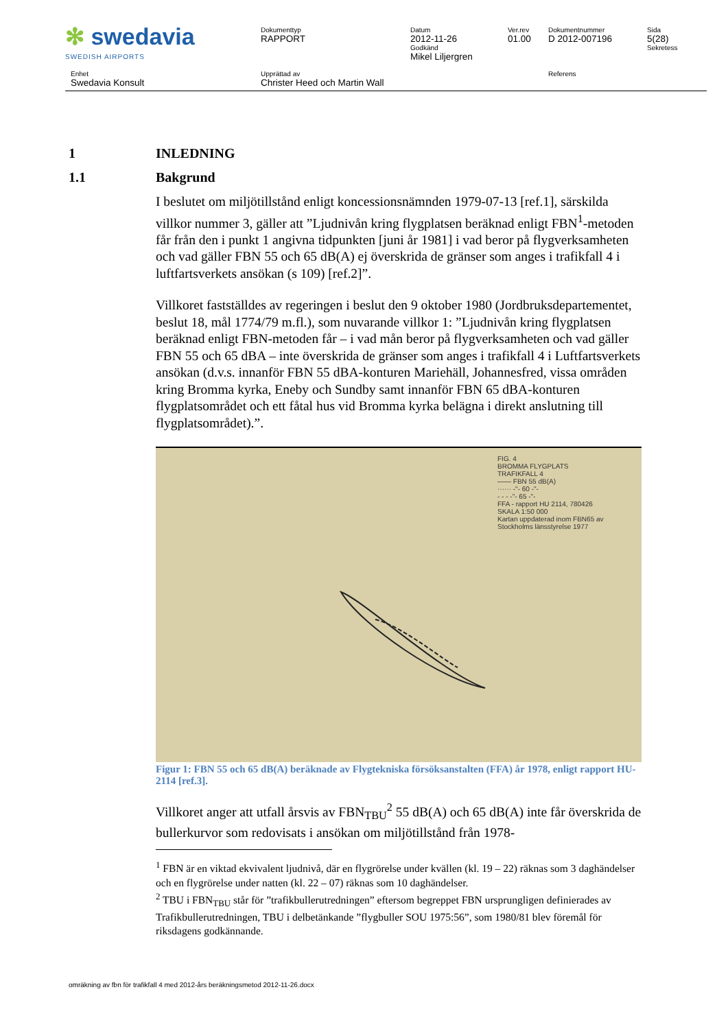| ✻ swedavia SWEDISH AIRPORTS | Dokumenttyp RAPPORT | Datum 2012-11-26 Godkänd Mikel Liljergren | Ver.rev 01.00 | Dokumentnummer D 2012-007196 | Sida 5(28) Sekretess |
| Enhet Swedavia Konsult | Upprättad av Christer Heed och Martin Wall | | | Referens | |
1 INLEDNING
1.1 Bakgrund
I beslutet om miljötillstånd enligt koncessionsnämnden 1979-07-13 [ref.1], särskilda villkor nummer 3, gäller att ”Ljudnivån kring flygplatsen beräknad enligt FBN<sup>1</sup>-metoden får från den i punkt 1 angivna tidpunkten [juni år 1981] i vad beror på flygverksamheten och vad gäller FBN 55 och 65 dB(A) ej överskrida de gränser som anges i trafikfall 4 i luftfartsverkets ansökan (s 109) [ref.2]”.
Villkoret fastställdes av regeringen i beslut den 9 oktober 1980 (Jordbruksdepartementet, beslut 18, mål 1774/79 m.fl.), som nuvarande villkor 1: ”Ljudnivån kring flygplatsen beräknad enligt FBN-metoden får – i vad mån beror på flygverksamheten och vad gäller FBN 55 och 65 dBA – inte överskrida de gränser som anges i trafikfall 4 i Luftfartsverkets ansökan (d.v.s. innanför FBN 55 dBA-konturen Mariehäll, Johannesfred, vissa områden kring Bromma kyrka, Eneby och Sundby samt innanför FBN 65 dBA-konturen flygplatsområdet och ett fåtal hus vid Bromma kyrka belägna i direkt anslutning till flygplatsområdet).”.
FIG. 4
BROMMA FLYGPLATS
TRAFIKFALL 4
—— FBN 55 dB(A)
······ -"- 60 -"-
- - - -"- 65 -"-
FFA - rapport HU 2114, 780426
SKALA 1:50 000
Kartan uppdaterad inom FBN65 av Stockholms länsstyrelse 1977
Figur 1: FBN 55 och 65 dB(A) beräknade av Flygtekniska försöksanstalten (FFA) år 1978, enligt rapport HU-2114 [ref.3].
Villkoret anger att utfall årsvis av FBN<sub>TBU</sub><sup>2</sup> 55 dB(A) och 65 dB(A) inte får överskrida de bullerkurvor som redovisats i ansökan om miljötillstånd från 1978-
<sup>1</sup> FBN är en viktad ekvivalent ljudnivå, där en flygrörelse under kvällen (kl. 19 – 22) räknas som 3 daghändelser och en flygrörelse under natten (kl. 22 – 07) räknas som 10 daghändelser.
<sup>2</sup> TBU i FBN<sub>TBU</sub> står för ”trafikbullerutredningen” eftersom begreppet FBN ursprungligen definierades av Trafikbullerutredningen, TBU i delbetänkande ”flygbuller SOU 1975:56”, som 1980/81 blev föremål för riksdagens godkännande.
omräkning av fbn för trafikfall 4 med 2012-års beräkningsmetod 2012-11-26.docx